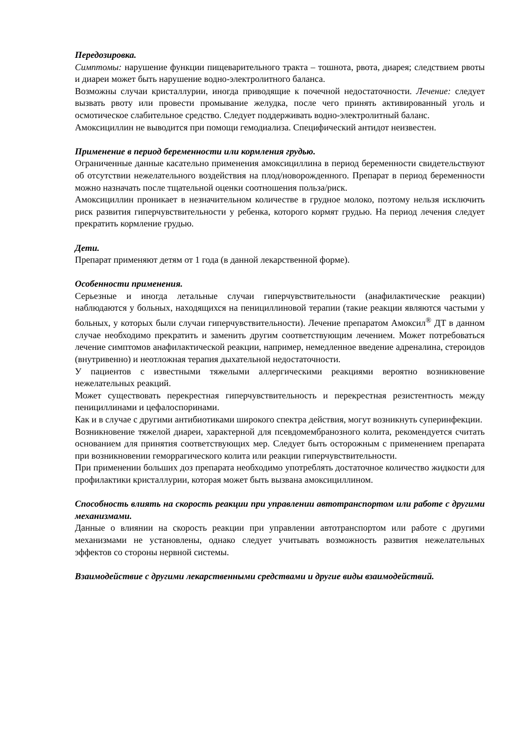Передозировка.
Симптомы: нарушение функции пищеварительного тракта – тошнота, рвота, диарея; следствием рвоты и диареи может быть нарушение водно-электролитного баланса.
Возможны случаи кристаллурии, иногда приводящие к почечной недостаточности. Лечение: следует вызвать рвоту или провести промывание желудка, после чего принять активированный уголь и осмотическое слабительное средство. Следует поддерживать водно-электролитный баланс.
Амоксициллин не выводится при помощи гемодиализа. Специфический антидот неизвестен.
Применение в период беременности или кормления грудью.
Ограниченные данные касательно применения амоксициллина в период беременности свидетельствуют об отсутствии нежелательного воздействия на плод/новорожденного. Препарат в период беременности можно назначать после тщательной оценки соотношения польза/риск.
Амоксициллин проникает в незначительном количестве в грудное молоко, поэтому нельзя исключить риск развития гиперчувствительности у ребенка, которого кормят грудью. На период лечения следует прекратить кормление грудью.
Дети.
Препарат применяют детям от 1 года (в данной лекарственной форме).
Особенности применения.
Серьезные и иногда летальные случаи гиперчувствительности (анафилактические реакции) наблюдаются у больных, находящихся на пенициллиновой терапии (такие реакции являются частыми у больных, у которых были случаи гиперчувствительности). Лечение препаратом Амоксил<sup>®</sup> ДТ в данном случае необходимо прекратить и заменить другим соответствующим лечением. Может потребоваться лечение симптомов анафилактической реакции, например, немедленное введение адреналина, стероидов (внутривенно) и неотложная терапия дыхательной недостаточности.
У пациентов с известными тяжелыми аллергическими реакциями вероятно возникновение нежелательных реакций.
Может существовать перекрестная гиперчувствительность и перекрестная резистентность между пенициллинами и цефалоспоринами.
Как и в случае с другими антибиотиками широкого спектра действия, могут возникнуть суперинфекции.
Возникновение тяжелой диареи, характерной для псевдомембранозного колита, рекомендуется считать основанием для принятия соответствующих мер. Следует быть осторожным с применением препарата при возникновении геморрагического колита или реакции гиперчувствительности.
При применении больших доз препарата необходимо употреблять достаточное количество жидкости для профилактики кристаллурии, которая может быть вызвана амоксициллином.
Способность влиять на скорость реакции при управлении автотранспортом или работе с другими механизмами.
Данные о влиянии на скорость реакции при управлении автотранспортом или работе с другими механизмами не установлены, однако следует учитывать возможность развития нежелательных эффектов со стороны нервной системы.
Взаимодействие с другими лекарственными средствами и другие виды взаимодействий.